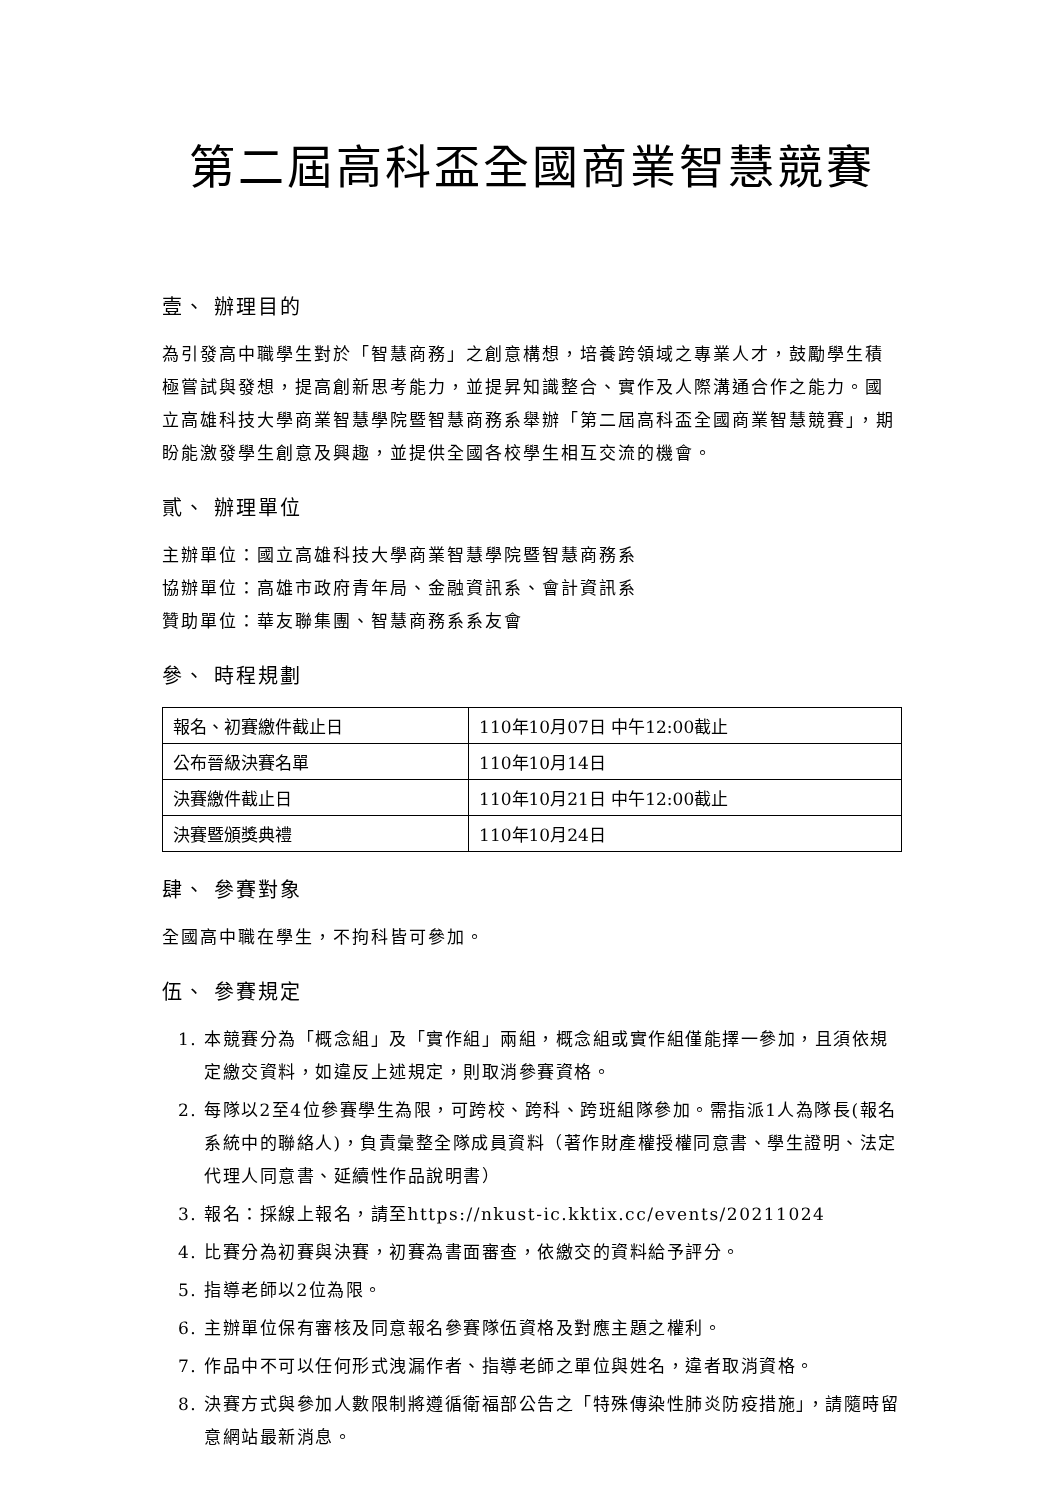第二屆高科盃全國商業智慧競賽
壹、 辦理目的
為引發高中職學生對於「智慧商務」之創意構想，培養跨領域之專業人才，鼓勵學生積極嘗試與發想，提高創新思考能力，並提昇知識整合、實作及人際溝通合作之能力。國立高雄科技大學商業智慧學院暨智慧商務系舉辦「第二屆高科盃全國商業智慧競賽」，期盼能激發學生創意及興趣，並提供全國各校學生相互交流的機會。
貳、 辦理單位
主辦單位：國立高雄科技大學商業智慧學院暨智慧商務系
協辦單位：高雄市政府青年局、金融資訊系、會計資訊系
贊助單位：華友聯集團、智慧商務系系友會
參、 時程規劃
| 報名、初賽繳件截止日 | 110年10月07日 中午12:00截止 |
| 公布晉級決賽名單 | 110年10月14日 |
| 決賽繳件截止日 | 110年10月21日 中午12:00截止 |
| 決賽暨頒獎典禮 | 110年10月24日 |
肆、 參賽對象
全國高中職在學生，不拘科皆可參加。
伍、 參賽規定
1. 本競賽分為「概念組」及「實作組」兩組，概念組或實作組僅能擇一參加，且須依規定繳交資料，如違反上述規定，則取消參賽資格。
2. 每隊以2至4位參賽學生為限，可跨校、跨科、跨班組隊參加。需指派1人為隊長(報名系統中的聯絡人)，負責彙整全隊成員資料（著作財產權授權同意書、學生證明、法定代理人同意書、延續性作品說明書）
3. 報名：採線上報名，請至https://nkust-ic.kktix.cc/events/20211024
4. 比賽分為初賽與決賽，初賽為書面審查，依繳交的資料給予評分。
5. 指導老師以2位為限。
6. 主辦單位保有審核及同意報名參賽隊伍資格及對應主題之權利。
7. 作品中不可以任何形式洩漏作者、指導老師之單位與姓名，違者取消資格。
8. 決賽方式與參加人數限制將遵循衛福部公告之「特殊傳染性肺炎防疫措施」，請隨時留意網站最新消息。